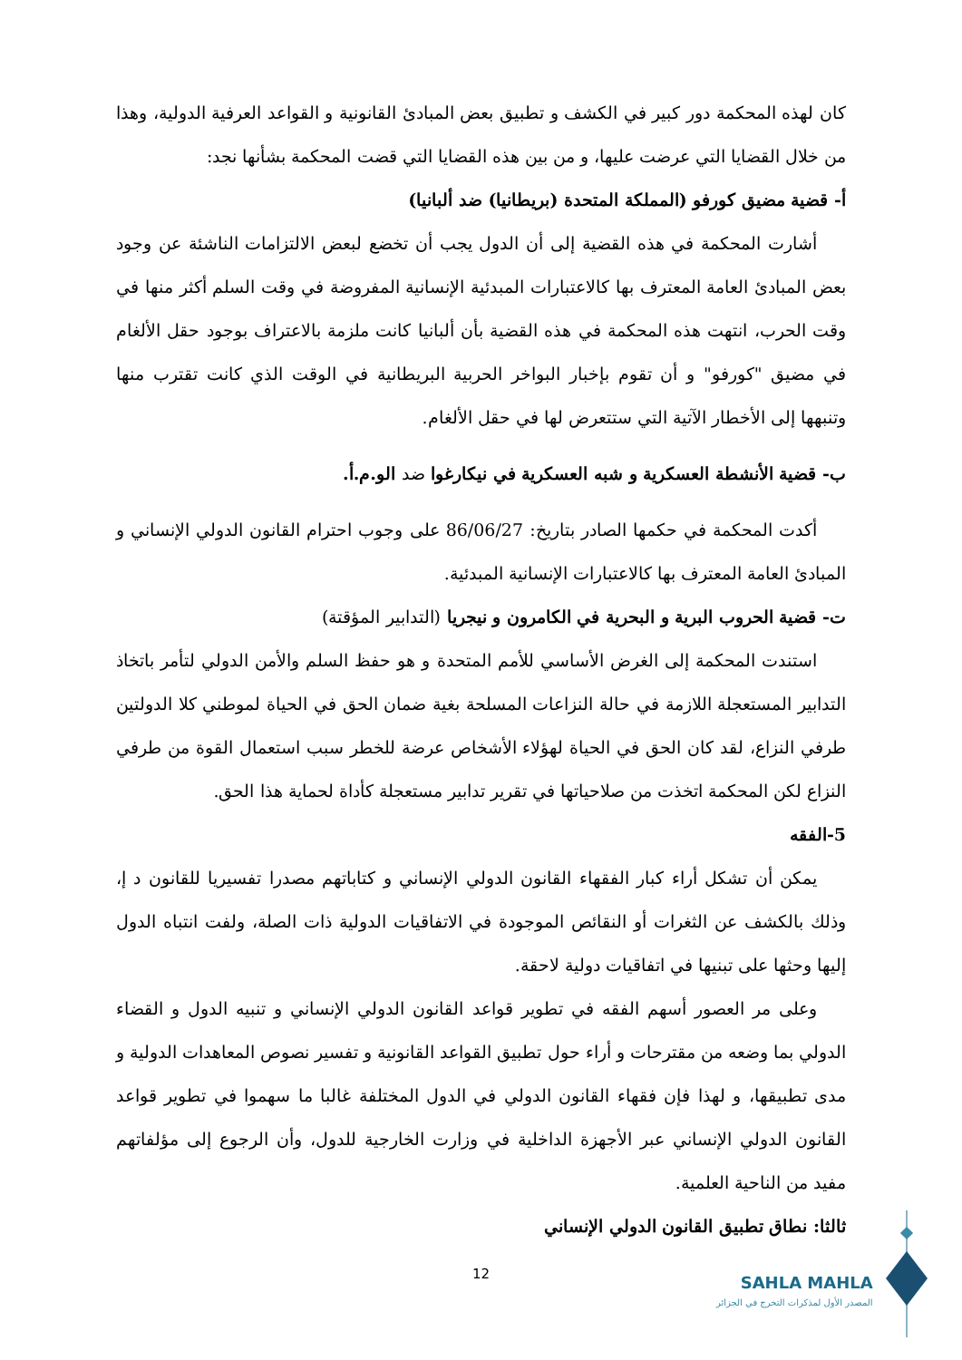كان لهذه المحكمة دور كبير في الكشف و تطبيق بعض المبادئ القانونية و القواعد العرفية الدولية، وهذا من خلال القضايا التي عرضت عليها، و من بين هذه القضايا التي قضت المحكمة بشأنها نجد:
أ- قضية مضيق كورفو (المملكة المتحدة (بريطانيا) ضد ألبانيا)
أشارت المحكمة في هذه القضية إلى أن الدول يجب أن تخضع لبعض الالتزامات الناشئة عن وجود بعض المبادئ العامة المعترف بها كالاعتبارات المبدئية الإنسانية المفروضة في وقت السلم أكثر منها في وقت الحرب، انتهت هذه المحكمة في هذه القضية بأن ألبانيا كانت ملزمة بالاعتراف بوجود حقل الألغام في مضيق "كورفو" و أن تقوم بإخبار البواخر الحربية البريطانية في الوقت الذي كانت تقترب منها وتنبهها إلى الأخطار الآتية التي ستتعرض لها في حقل الألغام.
ب- قضية الأنشطة العسكرية و شبه العسكرية في نيكارغوا ضد الو.م.أ.
أكدت المحكمة في حكمها الصادر بتاريخ: 86/06/27 على وجوب احترام القانون الدولي الإنساني و المبادئ العامة المعترف بها كالاعتبارات الإنسانية المبدئية.
ت- قضية الحروب البرية و البحرية في الكامرون و نيجريا (التدابير المؤقتة)
استندت المحكمة إلى الغرض الأساسي للأمم المتحدة و هو حفظ السلم والأمن الدولي لتأمر باتخاذ التدابير المستعجلة اللازمة في حالة النزاعات المسلحة بغية ضمان الحق في الحياة لموطني كلا الدولتين طرفي النزاع، لقد كان الحق في الحياة لهؤلاء الأشخاص عرضة للخطر سبب استعمال القوة من طرفي النزاع لكن المحكمة اتخذت من صلاحياتها في تقرير تدابير مستعجلة كأداة لحماية هذا الحق.
5-الفقه
يمكن أن تشكل أراء كبار الفقهاء القانون الدولي الإنساني و كتاباتهم مصدرا تفسيريا للقانون د إ، وذلك بالكشف عن الثغرات أو النقائص الموجودة في الاتفاقيات الدولية ذات الصلة، ولفت انتباه الدول إليها وحثها على تبنيها في اتفاقيات دولية لاحقة.
وعلى مر العصور أسهم الفقه في تطوير قواعد القانون الدولي الإنساني و تنبيه الدول و القضاء الدولي بما وضعه من مقترحات و أراء حول تطبيق القواعد القانونية و تفسير نصوص المعاهدات الدولية و مدى تطبيقها، و لهذا فإن فقهاء القانون الدولي في الدول المختلفة غالبا ما سهموا في تطوير قواعد القانون الدولي الإنساني عبر الأجهزة الداخلية في وزارت الخارجية للدول، وأن الرجوع إلى مؤلفاتهم مفيد من الناحية العلمية.
ثالثا: نطاق تطبيق القانون الدولي الإنساني
12
SAHLA MAHLA
المصدر الأول لمذكرات التخرج في الجزائر